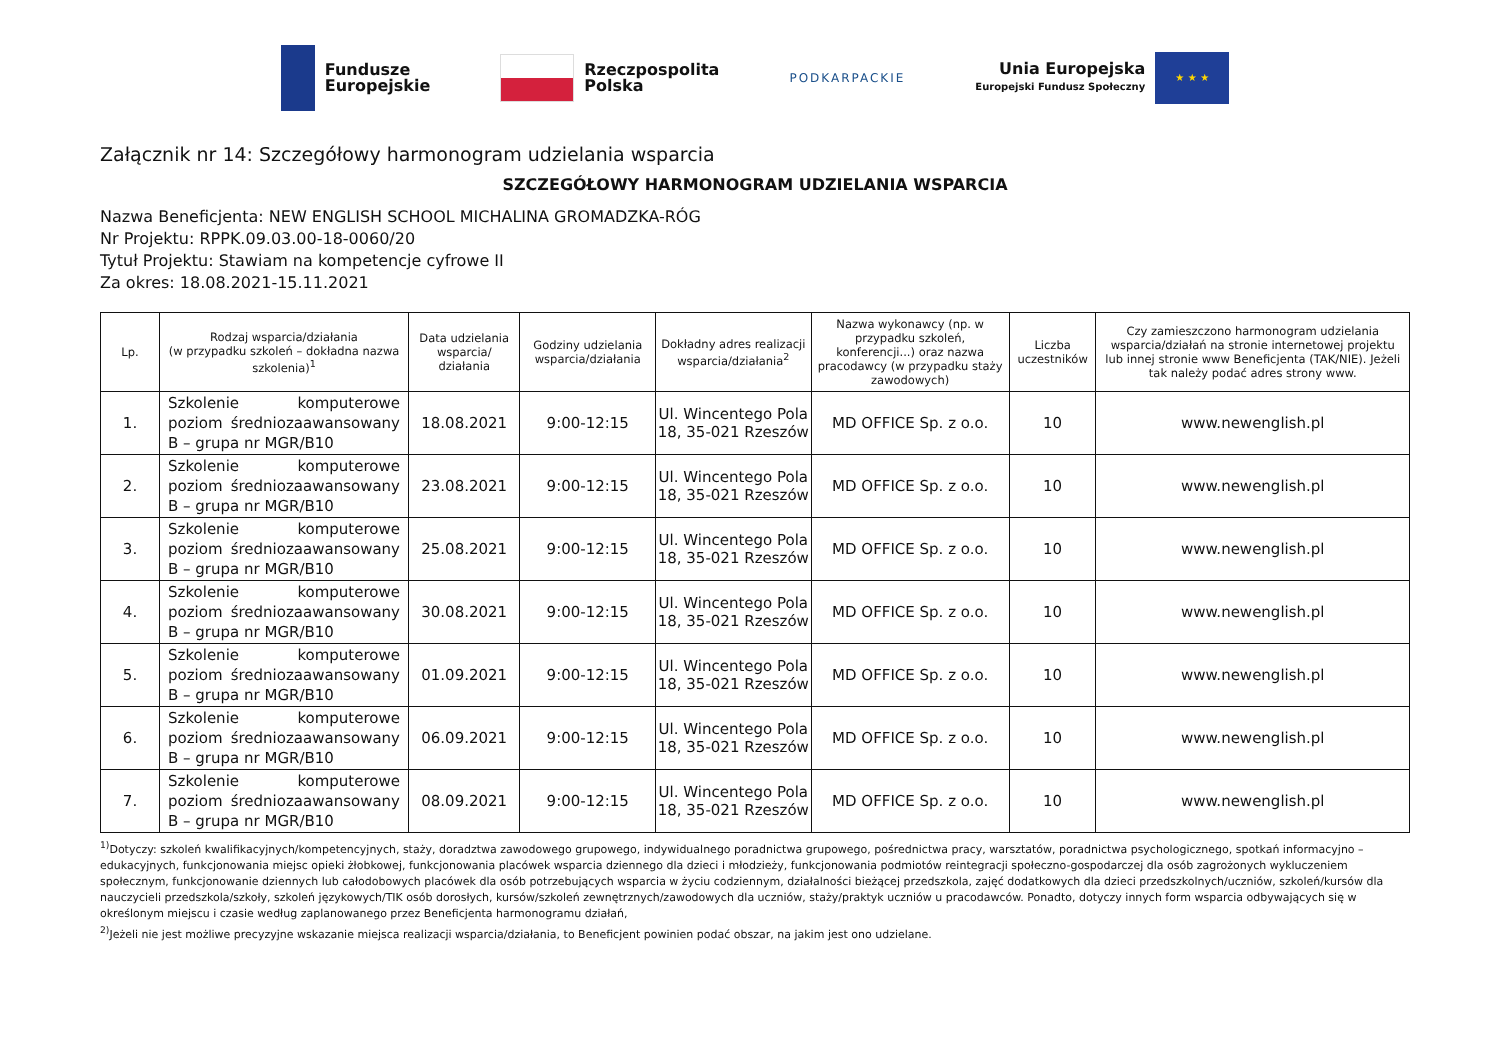Fundusze
Europejskie
Rzeczpospolita
Polska
PODKARPACKIE
Unia Europejska
Europejski Fundusz Społeczny
★ ★ ★
Załącznik nr 14: Szczegółowy harmonogram udzielania wsparcia
SZCZEGÓŁOWY HARMONOGRAM UDZIELANIA WSPARCIA
Nazwa Beneficjenta: NEW ENGLISH SCHOOL MICHALINA GROMADZKA-RÓG
Nr Projektu: RPPK.09.03.00-18-0060/20
Tytuł Projektu: Stawiam na kompetencje cyfrowe II
Za okres: 18.08.2021-15.11.2021
| Lp. | Rodzaj wsparcia/działania (w przypadku szkoleń – dokładna nazwa szkolenia)<sup>1</sup> | Data udzielania wsparcia/ działania | Godziny udzielania wsparcia/działania | Dokładny adres realizacji wsparcia/działania<sup>2</sup> | Nazwa wykonawcy (np. w przypadku szkoleń, konferencji...) oraz nazwa pracodawcy (w przypadku staży zawodowych) | Liczba uczestników | Czy zamieszczono harmonogram udzielania wsparcia/działań na stronie internetowej projektu lub innej stronie www Beneficjenta (TAK/NIE). Jeżeli tak należy podać adres strony www. |
| --- | --- | --- | --- | --- | --- | --- | --- |
| 1. | Szkolenie komputerowe poziom średniozaawansowany B – grupa nr MGR/B10 | 18.08.2021 | 9:00-12:15 | Ul. Wincentego Pola 18, 35-021 Rzeszów | MD OFFICE Sp. z o.o. | 10 | www.newenglish.pl |
| 2. | Szkolenie komputerowe poziom średniozaawansowany B – grupa nr MGR/B10 | 23.08.2021 | 9:00-12:15 | Ul. Wincentego Pola 18, 35-021 Rzeszów | MD OFFICE Sp. z o.o. | 10 | www.newenglish.pl |
| 3. | Szkolenie komputerowe poziom średniozaawansowany B – grupa nr MGR/B10 | 25.08.2021 | 9:00-12:15 | Ul. Wincentego Pola 18, 35-021 Rzeszów | MD OFFICE Sp. z o.o. | 10 | www.newenglish.pl |
| 4. | Szkolenie komputerowe poziom średniozaawansowany B – grupa nr MGR/B10 | 30.08.2021 | 9:00-12:15 | Ul. Wincentego Pola 18, 35-021 Rzeszów | MD OFFICE Sp. z o.o. | 10 | www.newenglish.pl |
| 5. | Szkolenie komputerowe poziom średniozaawansowany B – grupa nr MGR/B10 | 01.09.2021 | 9:00-12:15 | Ul. Wincentego Pola 18, 35-021 Rzeszów | MD OFFICE Sp. z o.o. | 10 | www.newenglish.pl |
| 6. | Szkolenie komputerowe poziom średniozaawansowany B – grupa nr MGR/B10 | 06.09.2021 | 9:00-12:15 | Ul. Wincentego Pola 18, 35-021 Rzeszów | MD OFFICE Sp. z o.o. | 10 | www.newenglish.pl |
| 7. | Szkolenie komputerowe poziom średniozaawansowany B – grupa nr MGR/B10 | 08.09.2021 | 9:00-12:15 | Ul. Wincentego Pola 18, 35-021 Rzeszów | MD OFFICE Sp. z o.o. | 10 | www.newenglish.pl |
<sup>1)</sup> Dotyczy: szkoleń kwalifikacyjnych/kompetencyjnych, staży, doradztwa zawodowego grupowego, indywidualnego poradnictwa grupowego, pośrednictwa pracy, warsztatów, poradnictwa psychologicznego, spotkań informacyjno – edukacyjnych, funkcjonowania miejsc opieki żłobkowej, funkcjonowania placówek wsparcia dziennego dla dzieci i młodzieży, funkcjonowania podmiotów reintegracji społeczno-gospodarczej dla osób zagrożonych wykluczeniem społecznym, funkcjonowanie dziennych lub całodobowych placówek dla osób potrzebujących wsparcia w życiu codziennym, działalności bieżącej przedszkola, zajęć dodatkowych dla dzieci przedszkolnych/uczniów, szkoleń/kursów dla nauczycieli przedszkola/szkoły, szkoleń językowych/TIK osób dorosłych, kursów/szkoleń zewnętrznych/zawodowych dla uczniów, staży/praktyk uczniów u pracodawców. Ponadto, dotyczy innych form wsparcia odbywających się w określonym miejscu i czasie według zaplanowanego przez Beneficjenta harmonogramu działań,
<sup>2)</sup> Jeżeli nie jest możliwe precyzyjne wskazanie miejsca realizacji wsparcia/działania, to Beneficjent powinien podać obszar, na jakim jest ono udzielane.